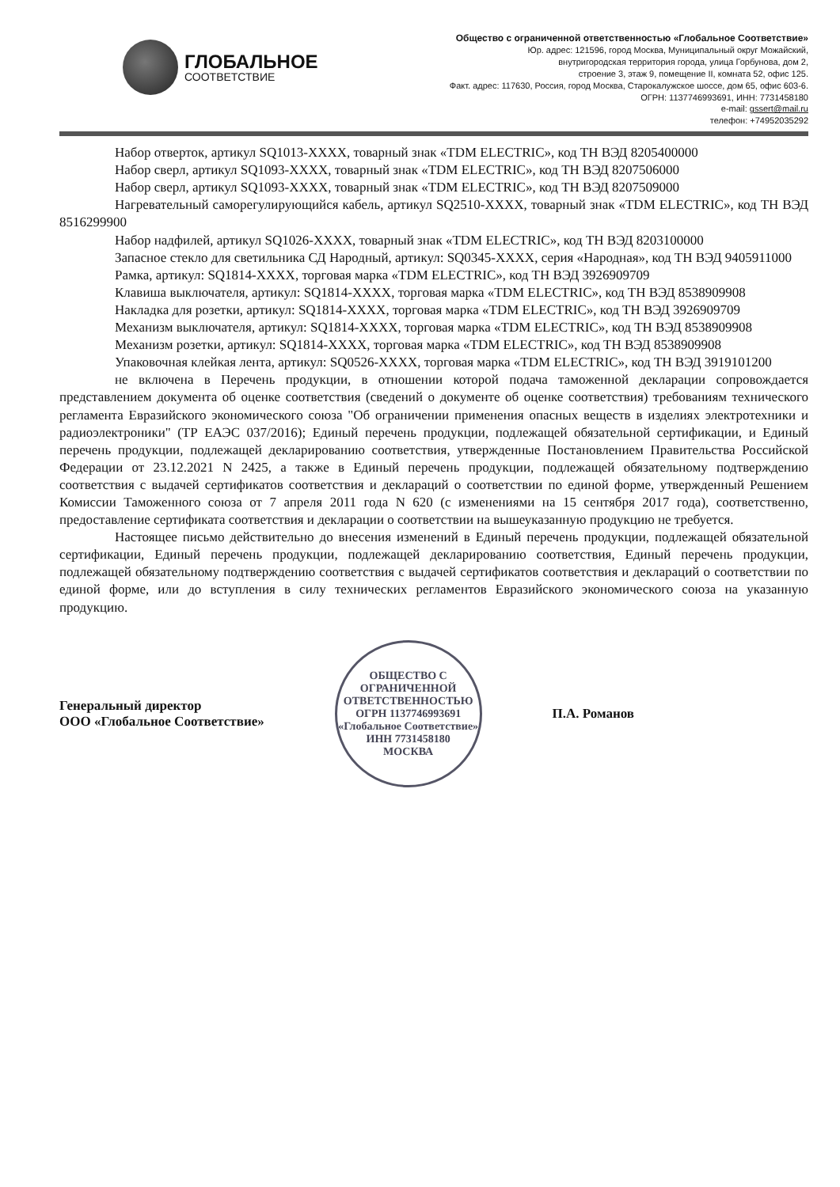ГЛОБАЛЬНОЕ
СООТВЕТСТВИЕ
Общество с ограниченной ответственностью «Глобальное Соответствие»
Юр. адрес: 121596, город Москва, Муниципальный округ Можайский,
внутригородская территория города, улица Горбунова, дом 2,
строение 3, этаж 9, помещение II, комната 52, офис 125.
Факт. адрес: 117630, Россия, город Москва, Старокалужское шоссе, дом 65, офис 603-6.
ОГРН: 1137746993691, ИНН: 7731458180
e-mail: gssert@mail.ru
телефон: +74952035292
Набор отверток, артикул SQ1013-XXXX, товарный знак «TDM ELECTRIC», код ТН ВЭД 8205400000
Набор сверл, артикул SQ1093-XXXX, товарный знак «TDM ELECTRIC», код ТН ВЭД 8207506000
Набор сверл, артикул SQ1093-XXXX, товарный знак «TDM ELECTRIC», код ТН ВЭД 8207509000
Нагревательный саморегулирующийся кабель, артикул SQ2510-XXXX, товарный знак «TDM ELECTRIC», код ТН ВЭД 8516299900
Набор надфилей, артикул SQ1026-XXXX, товарный знак «TDM ELECTRIC», код ТН ВЭД 8203100000
Запасное стекло для светильника СД Народный, артикул: SQ0345-XXXX, серия «Народная», код ТН ВЭД 9405911000
Рамка, артикул: SQ1814-XXXX, торговая марка «TDM ELECTRIC», код ТН ВЭД 3926909709
Клавиша выключателя, артикул: SQ1814-XXXX, торговая марка «TDM ELECTRIC», код ТН ВЭД 8538909908
Накладка для розетки, артикул: SQ1814-XXXX, торговая марка «TDM ELECTRIC», код ТН ВЭД 3926909709
Механизм выключателя, артикул: SQ1814-XXXX, торговая марка «TDM ELECTRIC», код ТН ВЭД 8538909908
Механизм розетки, артикул: SQ1814-XXXX, торговая марка «TDM ELECTRIC», код ТН ВЭД 8538909908
Упаковочная клейкая лента, артикул: SQ0526-XXXX, торговая марка «TDM ELECTRIC», код ТН ВЭД 3919101200
не включена в Перечень продукции, в отношении которой подача таможенной декларации сопровождается представлением документа об оценке соответствия (сведений о документе об оценке соответствия) требованиям технического регламента Евразийского экономического союза "Об ограничении применения опасных веществ в изделиях электротехники и радиоэлектроники" (ТР ЕАЭС 037/2016); Единый перечень продукции, подлежащей обязательной сертификации, и Единый перечень продукции, подлежащей декларированию соответствия, утвержденные Постановлением Правительства Российской Федерации от 23.12.2021 N 2425, а также в Единый перечень продукции, подлежащей обязательному подтверждению соответствия с выдачей сертификатов соответствия и деклараций о соответствии по единой форме, утвержденный Решением Комиссии Таможенного союза от 7 апреля 2011 года N 620 (с изменениями на 15 сентября 2017 года), соответственно, предоставление сертификата соответствия и декларации о соответствии на вышеуказанную продукцию не требуется.
Настоящее письмо действительно до внесения изменений в Единый перечень продукции, подлежащей обязательной сертификации, Единый перечень продукции, подлежащей декларированию соответствия, Единый перечень продукции, подлежащей обязательному подтверждению соответствия с выдачей сертификатов соответствия и деклараций о соответствии по единой форме, или до вступления в силу технических регламентов Евразийского экономического союза на указанную продукцию.
Генеральный директор
ООО «Глобальное Соответствие»
ОБЩЕСТВО С ОГРАНИЧЕННОЙ ОТВЕТСТВЕННОСТЬЮ
ОГРН 1137746993691
«Глобальное Соответствие»
ИНН 7731458180
МОСКВА
П.А. Романов